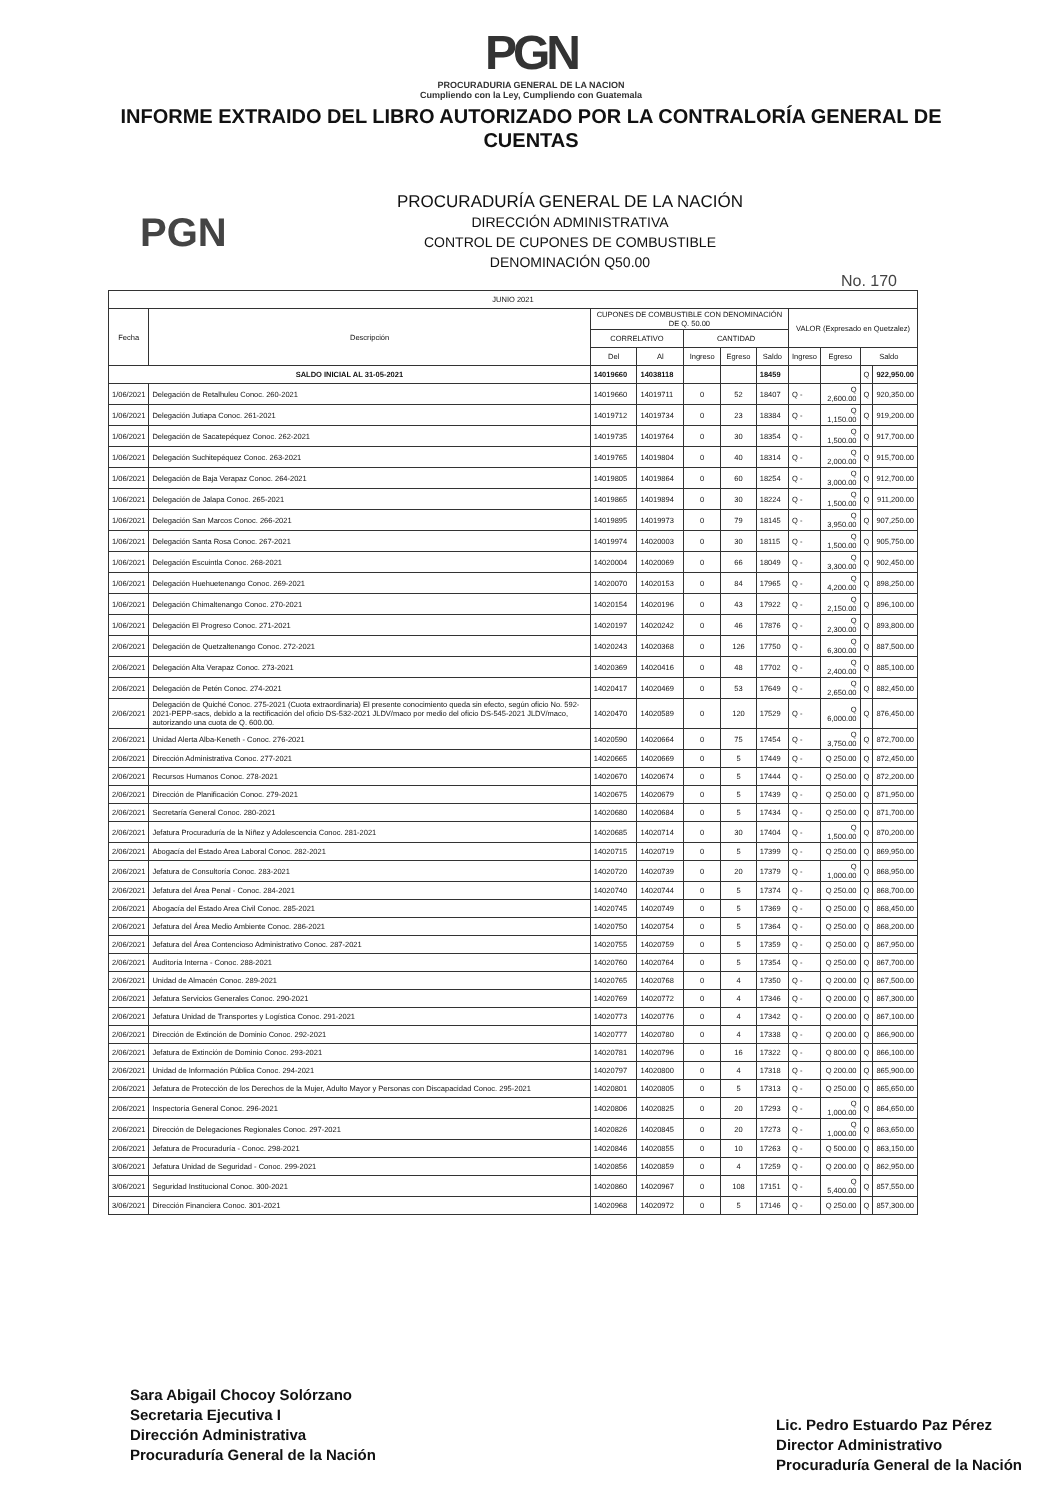PGN
PROCURADURIA GENERAL DE LA NACION
Cumpliendo con la Ley, Cumpliendo con Guatemala
INFORME EXTRAIDO DEL LIBRO AUTORIZADO POR LA CONTRALORÍA GENERAL DE CUENTAS
PGN
PROCURADURÍA GENERAL DE LA NACIÓN
DIRECCIÓN ADMINISTRATIVA
CONTROL DE CUPONES DE COMBUSTIBLE
DENOMINACIÓN Q50.00
No. 170
| JUNIO 2021 | | | | | | | | | | |
| --- | --- | --- | --- | --- | --- | --- | --- | --- | --- | --- |
| Fecha | Descripción | CUPONES DE COMBUSTIBLE CON DENOMINACIÓN DE Q. 50.00 | | | | | VALOR (Expresado en Quetzalez) | | | |
| | | CORRELATIVO | | CANTIDAD | | | | | | |
| | | Del | Al | Ingreso | Egreso | Saldo | Ingreso | Egreso | Saldo | |
| SALDO INICIAL AL 31-05-2021 | | 14019660 | 14038118 | | | 18459 | | | Q | 922,950.00 |
| 1/06/2021 | Delegación de Retalhuleu Conoc. 260-2021 | 14019660 | 14019711 | 0 | 52 | 18407 | Q - | Q 2,600.00 | Q | 920,350.00 |
| 1/06/2021 | Delegación Jutiapa Conoc. 261-2021 | 14019712 | 14019734 | 0 | 23 | 18384 | Q - | Q 1,150.00 | Q | 919,200.00 |
| 1/06/2021 | Delegación de Sacatepéquez Conoc. 262-2021 | 14019735 | 14019764 | 0 | 30 | 18354 | Q - | Q 1,500.00 | Q | 917,700.00 |
| 1/06/2021 | Delegación Suchitepéquez Conoc. 263-2021 | 14019765 | 14019804 | 0 | 40 | 18314 | Q - | Q 2,000.00 | Q | 915,700.00 |
| 1/06/2021 | Delegación de Baja Verapaz Conoc. 264-2021 | 14019805 | 14019864 | 0 | 60 | 18254 | Q - | Q 3,000.00 | Q | 912,700.00 |
| 1/06/2021 | Delegación de Jalapa Conoc. 265-2021 | 14019865 | 14019894 | 0 | 30 | 18224 | Q - | Q 1,500.00 | Q | 911,200.00 |
| 1/06/2021 | Delegación San Marcos Conoc. 266-2021 | 14019895 | 14019973 | 0 | 79 | 18145 | Q - | Q 3,950.00 | Q | 907,250.00 |
| 1/06/2021 | Delegación Santa Rosa Conoc. 267-2021 | 14019974 | 14020003 | 0 | 30 | 18115 | Q - | Q 1,500.00 | Q | 905,750.00 |
| 1/06/2021 | Delegación Escuintla Conoc. 268-2021 | 14020004 | 14020069 | 0 | 66 | 18049 | Q - | Q 3,300.00 | Q | 902,450.00 |
| 1/06/2021 | Delegación Huehuetenango Conoc. 269-2021 | 14020070 | 14020153 | 0 | 84 | 17965 | Q - | Q 4,200.00 | Q | 898,250.00 |
| 1/06/2021 | Delegación Chimaltenango Conoc. 270-2021 | 14020154 | 14020196 | 0 | 43 | 17922 | Q - | Q 2,150.00 | Q | 896,100.00 |
| 1/06/2021 | Delegación El Progreso Conoc. 271-2021 | 14020197 | 14020242 | 0 | 46 | 17876 | Q - | Q 2,300.00 | Q | 893,800.00 |
| 2/06/2021 | Delegación de Quetzaltenango Conoc. 272-2021 | 14020243 | 14020368 | 0 | 126 | 17750 | Q - | Q 6,300.00 | Q | 887,500.00 |
| 2/06/2021 | Delegación Alta Verapaz Conoc. 273-2021 | 14020369 | 14020416 | 0 | 48 | 17702 | Q - | Q 2,400.00 | Q | 885,100.00 |
| 2/06/2021 | Delegación de Petén Conoc. 274-2021 | 14020417 | 14020469 | 0 | 53 | 17649 | Q - | Q 2,650.00 | Q | 882,450.00 |
| 2/06/2021 | Delegación de Quiché Conoc. 275-2021 (Cuota extraordinaria) El presente conocimiento queda sin efecto, según oficio No. 592-2021-PEPP-sacs, debido a la rectificación del oficio DS-532-2021 JLDV/maco por medio del oficio DS-545-2021 JLDV/maco, autorizando una cuota de Q. 600.00. | 14020470 | 14020589 | 0 | 120 | 17529 | Q - | Q 6,000.00 | Q | 876,450.00 |
| 2/06/2021 | Unidad Alerta Alba-Keneth - Conoc. 276-2021 | 14020590 | 14020664 | 0 | 75 | 17454 | Q - | Q 3,750.00 | Q | 872,700.00 |
| 2/06/2021 | Dirección Administrativa Conoc. 277-2021 | 14020665 | 14020669 | 0 | 5 | 17449 | Q - | Q 250.00 | Q | 872,450.00 |
| 2/06/2021 | Recursos Humanos Conoc. 278-2021 | 14020670 | 14020674 | 0 | 5 | 17444 | Q - | Q 250.00 | Q | 872,200.00 |
| 2/06/2021 | Dirección de Planificación Conoc. 279-2021 | 14020675 | 14020679 | 0 | 5 | 17439 | Q - | Q 250.00 | Q | 871,950.00 |
| 2/06/2021 | Secretaría General Conoc. 280-2021 | 14020680 | 14020684 | 0 | 5 | 17434 | Q - | Q 250.00 | Q | 871,700.00 |
| 2/06/2021 | Jefatura Procuraduría de la Niñez y Adolescencia Conoc. 281-2021 | 14020685 | 14020714 | 0 | 30 | 17404 | Q - | Q 1,500.00 | Q | 870,200.00 |
| 2/06/2021 | Abogacía del Estado Area Laboral Conoc. 282-2021 | 14020715 | 14020719 | 0 | 5 | 17399 | Q - | Q 250.00 | Q | 869,950.00 |
| 2/06/2021 | Jefatura de Consultoría Conoc. 283-2021 | 14020720 | 14020739 | 0 | 20 | 17379 | Q - | Q 1,000.00 | Q | 868,950.00 |
| 2/06/2021 | Jefatura del Área Penal - Conoc. 284-2021 | 14020740 | 14020744 | 0 | 5 | 17374 | Q - | Q 250.00 | Q | 868,700.00 |
| 2/06/2021 | Abogacía del Estado Area Civil Conoc. 285-2021 | 14020745 | 14020749 | 0 | 5 | 17369 | Q - | Q 250.00 | Q | 868,450.00 |
| 2/06/2021 | Jefatura del Área Medio Ambiente Conoc. 286-2021 | 14020750 | 14020754 | 0 | 5 | 17364 | Q - | Q 250.00 | Q | 868,200.00 |
| 2/06/2021 | Jefatura del Área Contencioso Administrativo Conoc. 287-2021 | 14020755 | 14020759 | 0 | 5 | 17359 | Q - | Q 250.00 | Q | 867,950.00 |
| 2/06/2021 | Auditoría Interna - Conoc. 288-2021 | 14020760 | 14020764 | 0 | 5 | 17354 | Q - | Q 250.00 | Q | 867,700.00 |
| 2/06/2021 | Unidad de Almacén Conoc. 289-2021 | 14020765 | 14020768 | 0 | 4 | 17350 | Q - | Q 200.00 | Q | 867,500.00 |
| 2/06/2021 | Jefatura Servicios Generales Conoc. 290-2021 | 14020769 | 14020772 | 0 | 4 | 17346 | Q - | Q 200.00 | Q | 867,300.00 |
| 2/06/2021 | Jefatura Unidad de Transportes y Logística Conoc. 291-2021 | 14020773 | 14020776 | 0 | 4 | 17342 | Q - | Q 200.00 | Q | 867,100.00 |
| 2/06/2021 | Dirección de Extinción de Dominio Conoc. 292-2021 | 14020777 | 14020780 | 0 | 4 | 17338 | Q - | Q 200.00 | Q | 866,900.00 |
| 2/06/2021 | Jefatura de Extinción de Dominio Conoc. 293-2021 | 14020781 | 14020796 | 0 | 16 | 17322 | Q - | Q 800.00 | Q | 866,100.00 |
| 2/06/2021 | Unidad de Información Pública Conoc. 294-2021 | 14020797 | 14020800 | 0 | 4 | 17318 | Q - | Q 200.00 | Q | 865,900.00 |
| 2/06/2021 | Jefatura de Protección de los Derechos de la Mujer, Adulto Mayor y Personas con Discapacidad Conoc. 295-2021 | 14020801 | 14020805 | 0 | 5 | 17313 | Q - | Q 250.00 | Q | 865,650.00 |
| 2/06/2021 | Inspectoría General Conoc. 296-2021 | 14020806 | 14020825 | 0 | 20 | 17293 | Q - | Q 1,000.00 | Q | 864,650.00 |
| 2/06/2021 | Dirección de Delegaciones Regionales Conoc. 297-2021 | 14020826 | 14020845 | 0 | 20 | 17273 | Q - | Q 1,000.00 | Q | 863,650.00 |
| 2/06/2021 | Jefatura de Procuraduría - Conoc. 298-2021 | 14020846 | 14020855 | 0 | 10 | 17263 | Q - | Q 500.00 | Q | 863,150.00 |
| 3/06/2021 | Jefatura Unidad de Seguridad - Conoc. 299-2021 | 14020856 | 14020859 | 0 | 4 | 17259 | Q - | Q 200.00 | Q | 862,950.00 |
| 3/06/2021 | Seguridad Institucional Conoc. 300-2021 | 14020860 | 14020967 | 0 | 108 | 17151 | Q - | Q 5,400.00 | Q | 857,550.00 |
| 3/06/2021 | Dirección Financiera Conoc. 301-2021 | 14020968 | 14020972 | 0 | 5 | 17146 | Q - | Q 250.00 | Q | 857,300.00 |
Sara Abigail Chocoy Solórzano
Secretaria Ejecutiva I
Dirección Administrativa
Procuraduría General de la Nación
Lic. Pedro Estuardo Paz Pérez
Director Administrativo
Procuraduría General de la Nación